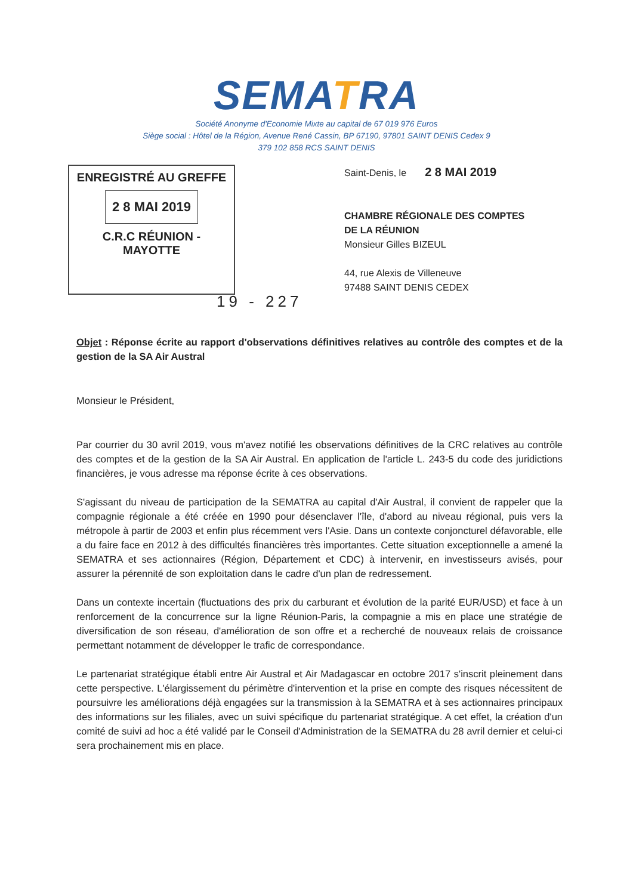SEMATRA
Société Anonyme d'Economie Mixte au capital de 67 019 976 Euros
Siège social : Hôtel de la Région, Avenue René Cassin, BP 67190, 97801 SAINT DENIS Cedex 9
379 102 858 RCS SAINT DENIS
ENREGISTRÉ AU GREFFE
2 8 MAI 2019
C.R.C RÉUNION - MAYOTTE
Saint-Denis, le 2 8 MAI 2019
CHAMBRE RÉGIONALE DES COMPTES
DE LA RÉUNION
Monsieur Gilles BIZEUL
44, rue Alexis de Villeneuve
97488 SAINT DENIS CEDEX
19 - 227
Objet : Réponse écrite au rapport d'observations définitives relatives au contrôle des comptes et de la gestion de la SA Air Austral
Monsieur le Président,
Par courrier du 30 avril 2019, vous m'avez notifié les observations définitives de la CRC relatives au contrôle des comptes et de la gestion de la SA Air Austral. En application de l'article L. 243-5 du code des juridictions financières, je vous adresse ma réponse écrite à ces observations.
S'agissant du niveau de participation de la SEMATRA au capital d'Air Austral, il convient de rappeler que la compagnie régionale a été créée en 1990 pour désenclaver l'île, d'abord au niveau régional, puis vers la métropole à partir de 2003 et enfin plus récemment vers l'Asie. Dans un contexte conjoncturel défavorable, elle a du faire face en 2012 à des difficultés financières très importantes. Cette situation exceptionnelle a amené la SEMATRA et ses actionnaires (Région, Département et CDC) à intervenir, en investisseurs avisés, pour assurer la pérennité de son exploitation dans le cadre d'un plan de redressement.
Dans un contexte incertain (fluctuations des prix du carburant et évolution de la parité EUR/USD) et face à un renforcement de la concurrence sur la ligne Réunion-Paris, la compagnie a mis en place une stratégie de diversification de son réseau, d'amélioration de son offre et a recherché de nouveaux relais de croissance permettant notamment de développer le trafic de correspondance.
Le partenariat stratégique établi entre Air Austral et Air Madagascar en octobre 2017 s'inscrit pleinement dans cette perspective. L'élargissement du périmètre d'intervention et la prise en compte des risques nécessitent de poursuivre les améliorations déjà engagées sur la transmission à la SEMATRA et à ses actionnaires principaux des informations sur les filiales, avec un suivi spécifique du partenariat stratégique. A cet effet, la création d'un comité de suivi ad hoc a été validé par le Conseil d'Administration de la SEMATRA du 28 avril dernier et celui-ci sera prochainement mis en place.